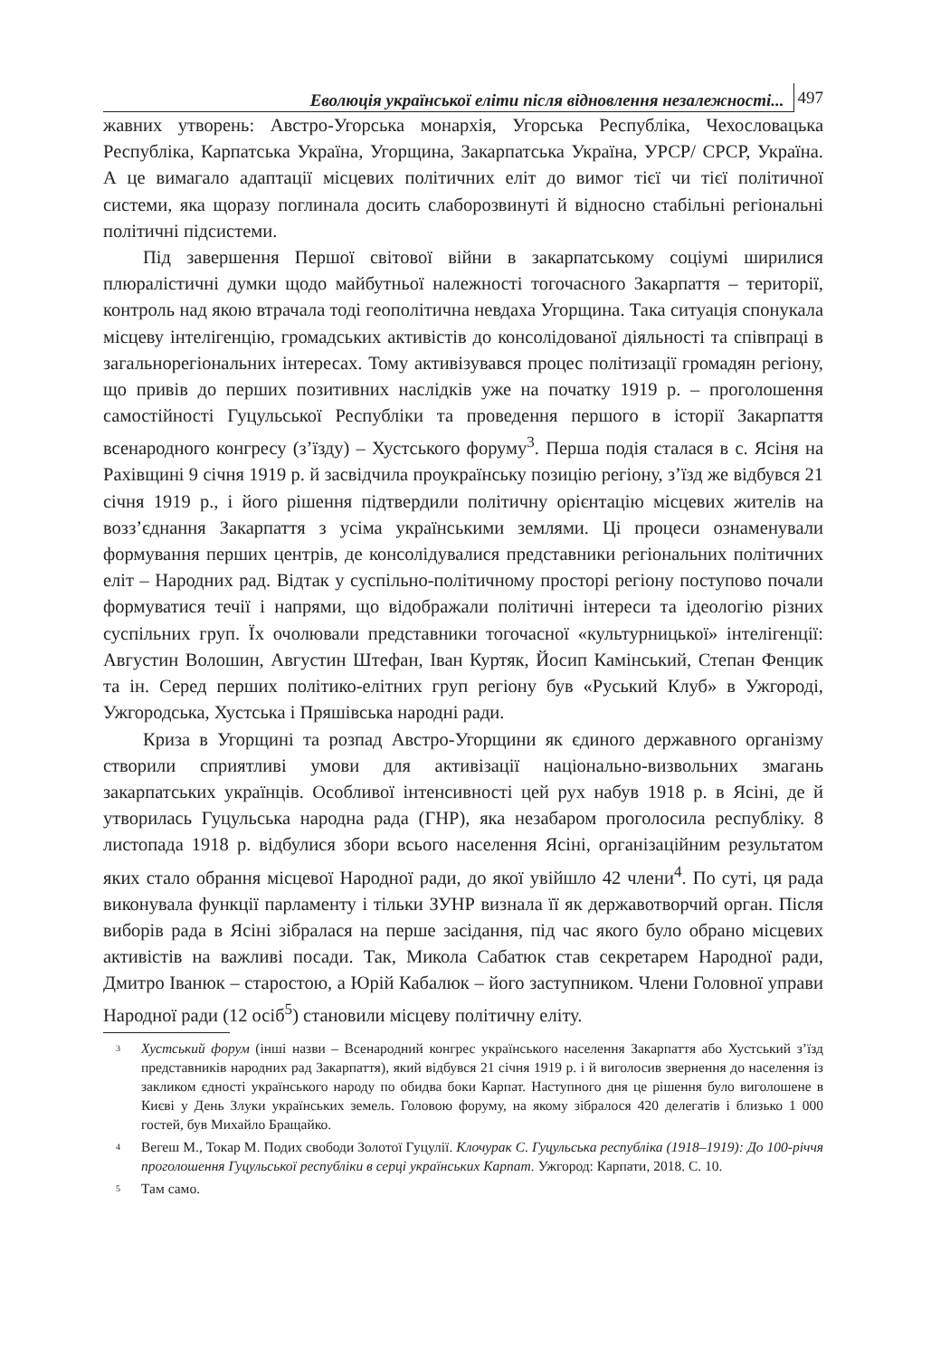Еволюція української еліти після відновлення незалежності... 497
жавних утворень: Австро-Угорська монархія, Угорська Республіка, Чехословацька Республіка, Карпатська Україна, Угорщина, Закарпатська Україна, УРСР/ СРСР, Україна. А це вимагало адаптації місцевих політичних еліт до вимог тієї чи тієї політичної системи, яка щоразу поглинала досить слаборозвинуті й відносно стабільні регіональні політичні підсистеми.
Під завершення Першої світової війни в закарпатському соціумі ширилися плюралістичні думки щодо майбутньої належності тогочасного Закарпаття – території, контроль над якою втрачала тоді геополітична невдаха Угорщина. Така ситуація спонукала місцеву інтелігенцію, громадських активістів до консолідованої діяльності та співпраці в загальнорегіональних інтересах. Тому активізувався процес політизації громадян регіону, що привів до перших позитивних наслідків уже на початку 1919 р. – проголошення самостійності Гуцульської Республіки та проведення першого в історії Закарпаття всенародного конгресу (з’їзду) – Хустського форуму<sup>3</sup>. Перша подія сталася в с. Ясіня на Рахівщині 9 січня 1919 р. й засвідчила проукраїнську позицію регіону, з’їзд же відбувся 21 січня 1919 р., і його рішення підтвердили політичну орієнтацію місцевих жителів на возз’єднання Закарпаття з усіма українськими землями. Ці процеси ознаменували формування перших центрів, де консолідувалися представники регіональних політичних еліт – Народних рад. Відтак у суспільно-політичному просторі регіону поступово почали формуватися течії і напрями, що відображали політичні інтереси та ідеологію різних суспільних груп. Їх очолювали представники тогочасної «культурницької» інтелігенції: Августин Волошин, Августин Штефан, Іван Куртяк, Йосип Камінський, Степан Фенцик та ін. Серед перших політико-елітних груп регіону був «Руський Клуб» в Ужгороді, Ужгородська, Хустська і Пряшівська народні ради.
Криза в Угорщині та розпад Австро-Угорщини як єдиного державного організму створили сприятливі умови для активізації національно-визвольних змагань закарпатських українців. Особливої інтенсивності цей рух набув 1918 р. в Ясіні, де й утворилась Гуцульська народна рада (ГНР), яка незабаром проголосила республіку. 8 листопада 1918 р. відбулися збори всього населення Ясіні, організаційним результатом яких стало обрання місцевої Народної ради, до якої увійшло 42 члени<sup>4</sup>. По суті, ця рада виконувала функції парламенту і тільки ЗУНР визнала її як державотворчий орган. Після виборів рада в Ясіні зібралася на перше засідання, під час якого було обрано місцевих активістів на важливі посади. Так, Микола Сабатюк став секретарем Народної ради, Дмитро Іванюк – старостою, а Юрій Кабалюк – його заступником. Члени Головної управи Народної ради (12 осіб<sup>5</sup>) становили місцеву політичну еліту.
<sup>3</sup>
Хустський форум (інші назви – Всенародний конгрес українського населення Закарпаття або Хустський з’їзд представників народних рад Закарпаття), який відбувся 21 січня 1919 р. і й виголосив звернення до населення із закликом єдності українського народу по обидва боки Карпат. Наступного дня це рішення було виголошене в Києві у День Злуки українських земель. Головою форуму, на якому зібралося 420 делегатів і близько 1 000 гостей, був Михайло Бращайко.
<sup>4</sup>
Вегеш М., Токар М. Подих свободи Золотої Гуцулії. Клочурак С. Гуцульська республіка (1918–1919): До 100-річчя проголошення Гуцульської республіки в серці українських Карпат. Ужгород: Карпати, 2018. С. 10.
<sup>5</sup>
Там само.